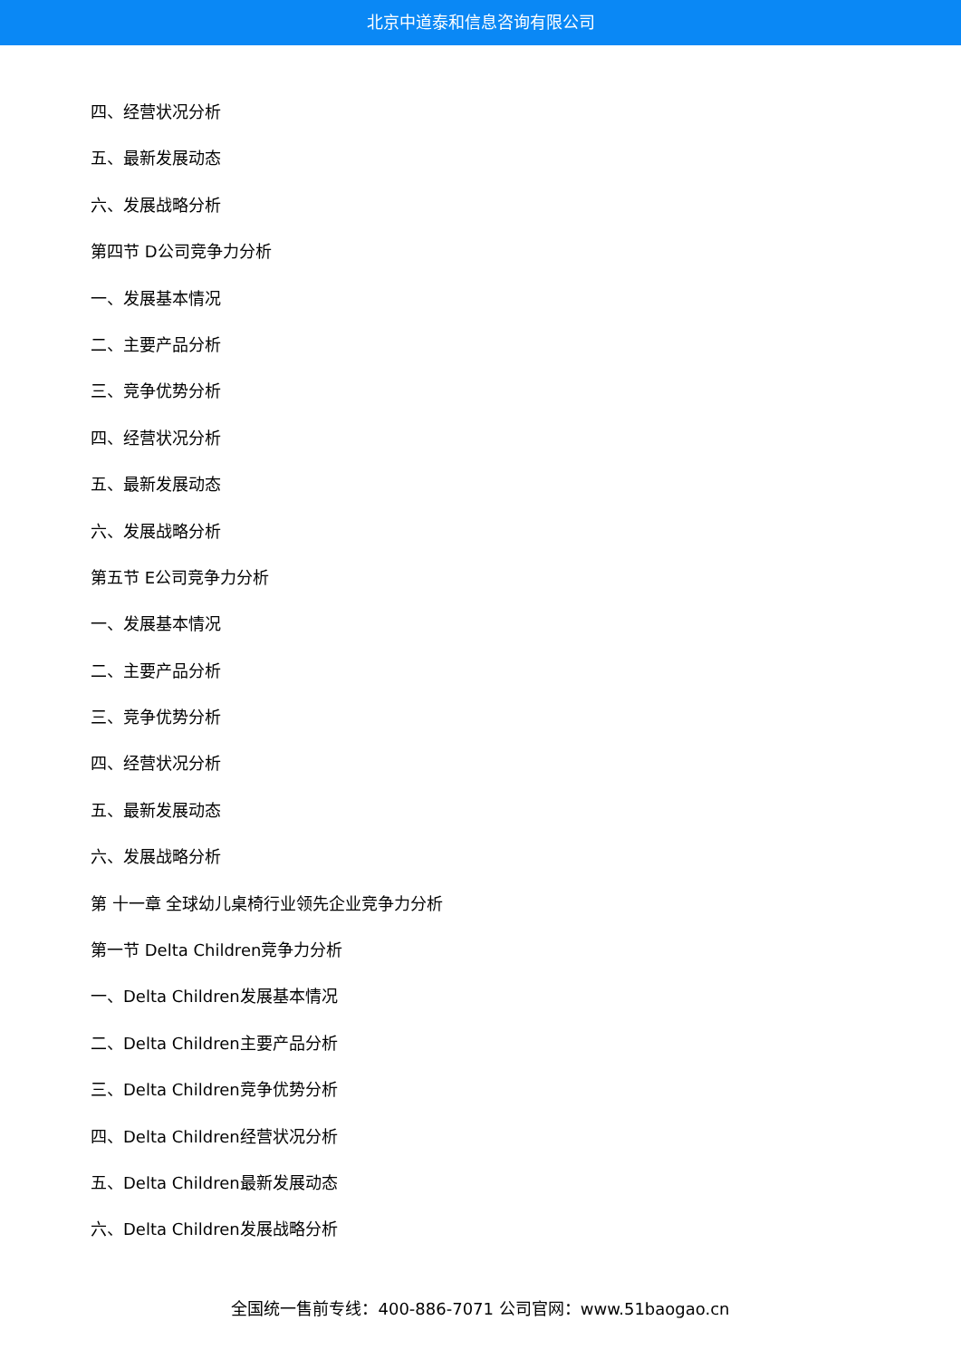北京中道泰和信息咨询有限公司
四、经营状况分析
五、最新发展动态
六、发展战略分析
第四节 D公司竞争力分析
一、发展基本情况
二、主要产品分析
三、竞争优势分析
四、经营状况分析
五、最新发展动态
六、发展战略分析
第五节 E公司竞争力分析
一、发展基本情况
二、主要产品分析
三、竞争优势分析
四、经营状况分析
五、最新发展动态
六、发展战略分析
第 十一章 全球幼儿桌椅行业领先企业竞争力分析
第一节 Delta Children竞争力分析
一、Delta Children发展基本情况
二、Delta Children主要产品分析
三、Delta Children竞争优势分析
四、Delta Children经营状况分析
五、Delta Children最新发展动态
六、Delta Children发展战略分析
全国统一售前专线：400-886-7071 公司官网：www.51baogao.cn